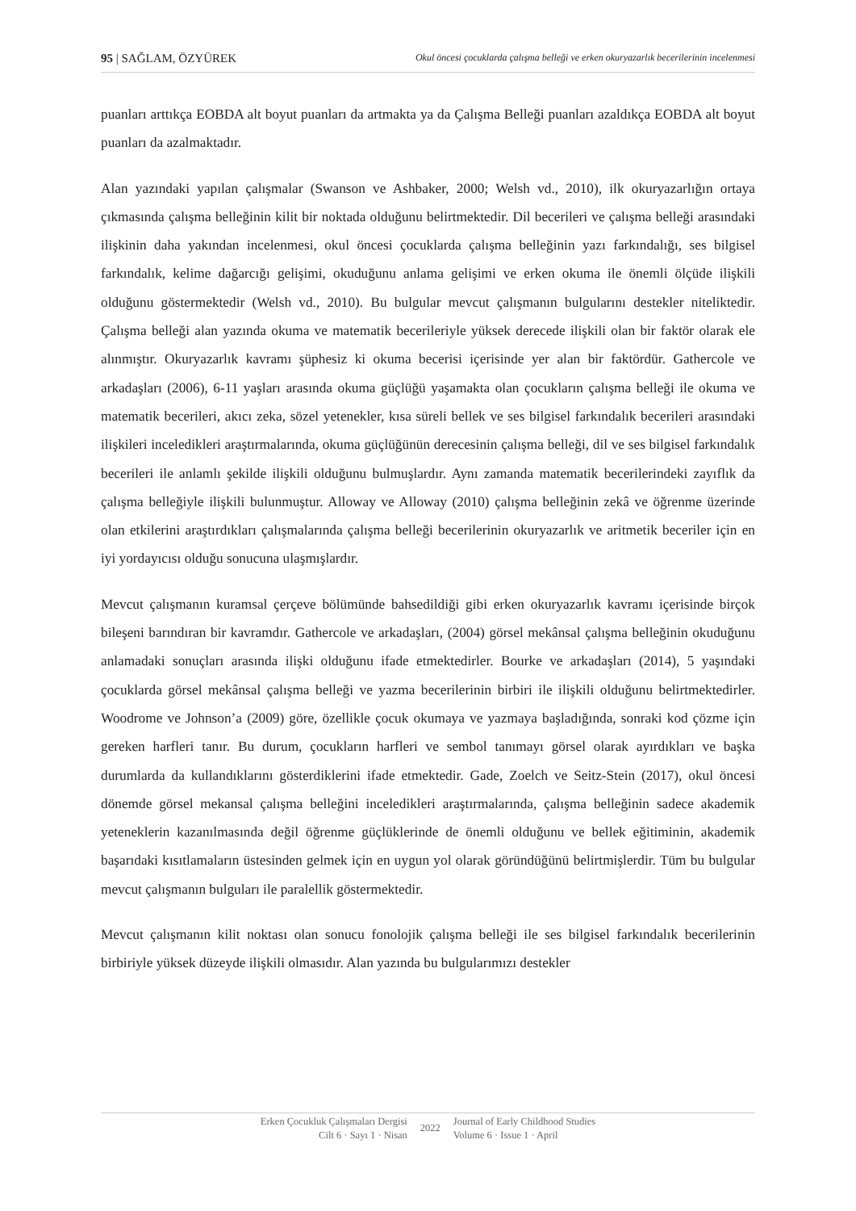95 | SAĞLAM, ÖZYÜREK Okul öncesi çocuklarda çalışma belleği ve erken okuryazarlık becerilerinin incelenmesi
puanları arttıkça EOBDA alt boyut puanları da artmakta ya da Çalışma Belleği puanları azaldıkça EOBDA alt boyut puanları da azalmaktadır.
Alan yazındaki yapılan çalışmalar (Swanson ve Ashbaker, 2000; Welsh vd., 2010), ilk okuryazarlığın ortaya çıkmasında çalışma belleğinin kilit bir noktada olduğunu belirtmektedir. Dil becerileri ve çalışma belleği arasındaki ilişkinin daha yakından incelenmesi, okul öncesi çocuklarda çalışma belleğinin yazı farkındalığı, ses bilgisel farkındalık, kelime dağarcığı gelişimi, okuduğunu anlama gelişimi ve erken okuma ile önemli ölçüde ilişkili olduğunu göstermektedir (Welsh vd., 2010). Bu bulgular mevcut çalışmanın bulgularını destekler niteliktedir. Çalışma belleği alan yazında okuma ve matematik becerileriyle yüksek derecede ilişkili olan bir faktör olarak ele alınmıştır. Okuryazarlık kavramı şüphesiz ki okuma becerisi içerisinde yer alan bir faktördür. Gathercole ve arkadaşları (2006), 6-11 yaşları arasında okuma güçlüğü yaşamakta olan çocukların çalışma belleği ile okuma ve matematik becerileri, akıcı zeka, sözel yetenekler, kısa süreli bellek ve ses bilgisel farkındalık becerileri arasındaki ilişkileri inceledikleri araştırmalarında, okuma güçlüğünün derecesinin çalışma belleği, dil ve ses bilgisel farkındalık becerileri ile anlamlı şekilde ilişkili olduğunu bulmuşlardır. Aynı zamanda matematik becerilerindeki zayıflık da çalışma belleğiyle ilişkili bulunmuştur. Alloway ve Alloway (2010) çalışma belleğinin zekâ ve öğrenme üzerinde olan etkilerini araştırdıkları çalışmalarında çalışma belleği becerilerinin okuryazarlık ve aritmetik beceriler için en iyi yordayıcısı olduğu sonucuna ulaşmışlardır.
Mevcut çalışmanın kuramsal çerçeve bölümünde bahsedildiği gibi erken okuryazarlık kavramı içerisinde birçok bileşeni barındıran bir kavramdır. Gathercole ve arkadaşları, (2004) görsel mekânsal çalışma belleğinin okuduğunu anlamadaki sonuçları arasında ilişki olduğunu ifade etmektedirler. Bourke ve arkadaşları (2014), 5 yaşındaki çocuklarda görsel mekânsal çalışma belleği ve yazma becerilerinin birbiri ile ilişkili olduğunu belirtmektedirler. Woodrome ve Johnson’a (2009) göre, özellikle çocuk okumaya ve yazmaya başladığında, sonraki kod çözme için gereken harfleri tanır. Bu durum, çocukların harfleri ve sembol tanımayı görsel olarak ayırdıkları ve başka durumlarda da kullandıklarını gösterdiklerini ifade etmektedir. Gade, Zoelch ve Seitz-Stein (2017), okul öncesi dönemde görsel mekansal çalışma belleğini inceledikleri araştırmalarında, çalışma belleğinin sadece akademik yeteneklerin kazanılmasında değil öğrenme güçlüklerinde de önemli olduğunu ve bellek eğitiminin, akademik başarıdaki kısıtlamaların üstesinden gelmek için en uygun yol olarak göründüğünü belirtmişlerdir. Tüm bu bulgular mevcut çalışmanın bulguları ile paralellik göstermektedir.
Mevcut çalışmanın kilit noktası olan sonucu fonolojik çalışma belleği ile ses bilgisel farkındalık becerilerinin birbiriyle yüksek düzeyde ilişkili olmasıdır. Alan yazında bu bulgularımızı destekler
Erken Çocukluk Çalışmaları Dergisi
Cilt 6 · Sayı 1 · Nisan
2022
Journal of Early Childhood Studies
Volume 6 · Issue 1 · April